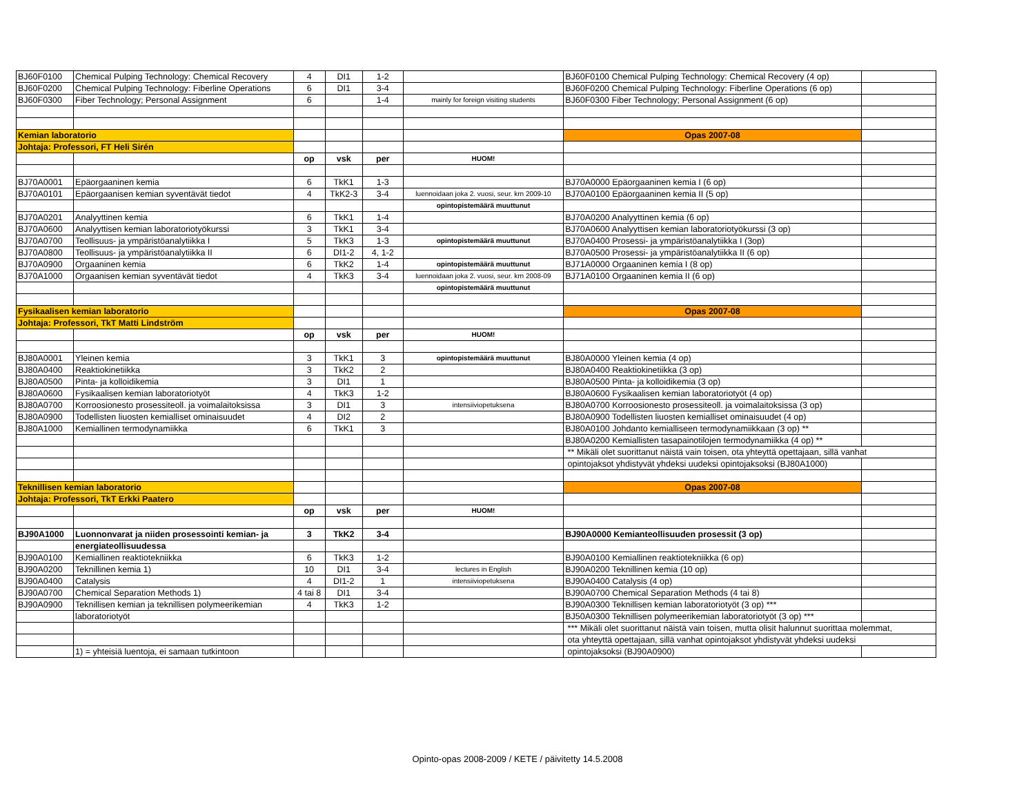| BJ60F0100 | Chemical Pulping Technology: Chemical Recovery | 4 | DI1 | 1-2 | | BJ60F0100 Chemical Pulping Technology: Chemical Recovery (4 op) | |
| BJ60F0200 | Chemical Pulping Technology: Fiberline Operations | 6 | DI1 | 3-4 | | BJ60F0200 Chemical Pulping Technology: Fiberline Operations (6 op) | |
| BJ60F0300 | Fiber Technology; Personal Assignment | 6 | | 1-4 | mainly for foreign visiting students | BJ60F0300 Fiber Technology; Personal Assignment (6 op) | |
| Kemian laboratorio | | | | | | Opas 2007-08 | |
| Johtaja: Professori, FT Heli Sirén | | | | | | | |
| | | op | vsk | per | HUOM! | | |
| BJ70A0001 | Epäorgaaninen kemia | 6 | TkK1 | 1-3 | | BJ70A0000 Epäorgaaninen kemia I (6 op) | |
| BJ70A0101 | Epäorgaanisen kemian syventävät tiedot | 4 | TkK2-3 | 3-4 | luennoidaan joka 2. vuosi, seur. krn 2009-10 | BJ70A0100 Epäorgaaninen kemia II (5 op) | |
| | | | | | opintopistemäärä muuttunut | | |
| BJ70A0201 | Analyyttinen kemia | 6 | TkK1 | 1-4 | | BJ70A0200 Analyyttinen kemia (6 op) | |
| BJ70A0600 | Analyyttisen kemian laboratoriotyökurssi | 3 | TkK1 | 3-4 | | BJ70A0600 Analyyttisen kemian laboratoriotyökurssi (3 op) | |
| BJ70A0700 | Teollisuus- ja ympäristöanalytiikka I | 5 | TkK3 | 1-3 | opintopistemäärä muuttunut | BJ70A0400 Prosessi- ja ympäristöanalytiikka I (3op) | |
| BJ70A0800 | Teollisuus- ja ympäristöanalytiikka II | 6 | DI1-2 | 4, 1-2 | | BJ70A0500 Prosessi- ja ympäristöanalytiikka II (6 op) | |
| BJ70A0900 | Orgaaninen kemia | 6 | TkK2 | 1-4 | opintopistemäärä muuttunut | BJ71A0000 Orgaaninen kemia I (8 op) | |
| BJ70A1000 | Orgaanisen kemian syventävät tiedot | 4 | TkK3 | 3-4 | luennoidaan joka 2. vuosi, seur. krn 2008-09 | BJ71A0100 Orgaaninen kemia II (6 op) | |
| | | | | | opintopistemäärä muuttunut | | |
| Fysikaalisen kemian laboratorio | | | | | | Opas 2007-08 | |
| Johtaja: Professori, TkT Matti Lindström | | | | | | | |
| | | op | vsk | per | HUOM! | | |
| BJ80A0001 | Yleinen kemia | 3 | TkK1 | 3 | opintopistemäärä muuttunut | BJ80A0000 Yleinen kemia (4 op) | |
| BJ80A0400 | Reaktiokinetiikka | 3 | TkK2 | 2 | | BJ80A0400 Reaktiokinetiikka (3 op) | |
| BJ80A0500 | Pinta- ja kolloidikemia | 3 | DI1 | 1 | | BJ80A0500 Pinta- ja kolloidikemia (3 op) | |
| BJ80A0600 | Fysikaalisen kemian laboratoriotyöt | 4 | TkK3 | 1-2 | | BJ80A0600 Fysikaalisen kemian laboratoriotyöt (4 op) | |
| BJ80A0700 | Korroosionesto prosessiteoll. ja voimalaitoksissa | 3 | DI1 | 3 | intensiiviopetuksena | BJ80A0700 Korroosionesto prosessiteoll. ja voimalaitoksissa (3 op) | |
| BJ80A0900 | Todellisten liuosten kemialliset ominaisuudet | 4 | DI2 | 2 | | BJ80A0900 Todellisten liuosten kemialliset ominaisuudet (4 op) | |
| BJ80A1000 | Kemiallinen termodynamiikka | 6 | TkK1 | 3 | | BJ80A0100 Johdanto kemialliseen termodynamiikkaan (3 op) ** | |
| | | | | | | BJ80A0200 Kemiallisten tasapainotilojen termodynamiikka (4 op) ** | |
| | | | | | | ** Mikäli olet suorittanut näistä vain toisen, ota yhteyttä opettajaan, sillä vanhat | |
| | | | | | | opintojaksot yhdistyvät yhdeksi uudeksi opintojaksoksi (BJ80A1000) | |
| Teknillisen kemian laboratorio | | | | | | Opas 2007-08 | |
| Johtaja: Professori, TkT Erkki Paatero | | | | | | | |
| | | op | vsk | per | HUOM! | | |
| BJ90A1000 | Luonnonvarat ja niiden prosessointi kemian- ja | 3 | TkK2 | 3-4 | | BJ90A0000 Kemianteollisuuden prosessit (3 op) | |
| | energiateollisuudessa | | | | | | |
| BJ90A0100 | Kemiallinen reaktiotekniikka | 6 | TkK3 | 1-2 | | BJ90A0100 Kemiallinen reaktiotekniikka (6 op) | |
| BJ90A0200 | Teknillinen kemia 1) | 10 | DI1 | 3-4 | lectures in English | BJ90A0200 Teknillinen kemia (10 op) | |
| BJ90A0400 | Catalysis | 4 | DI1-2 | 1 | intensiiviopetuksena | BJ90A0400 Catalysis (4 op) | |
| BJ90A0700 | Chemical Separation Methods 1) | 4 tai 8 | DI1 | 3-4 | | BJ90A0700 Chemical Separation Methods (4 tai 8) | |
| BJ90A0900 | Teknillisen kemian ja teknillisen polymeerikemian | 4 | TkK3 | 1-2 | | BJ90A0300 Teknillisen kemian laboratoriotyöt (3 op) *** | |
| | laboratoriotyöt | | | | | BJ50A0300 Teknillisen polymeerikemian laboratoriotyöt (3 op) *** | |
| | | | | | | *** Mikäli olet suorittanut näistä vain toisen, mutta olisit halunnut suorittaa molemmat, | |
| | | | | | | ota yhteyttä opettajaan, sillä vanhat opintojaksot yhdistyvät yhdeksi uudeksi | |
| | 1) = yhteisiä luentoja, ei samaan tutkintoon | | | | | opintojaksoksi (BJ90A0900) | |
Opinto-opas 2008-2009 / KETE / päivitetty 14.5.2008